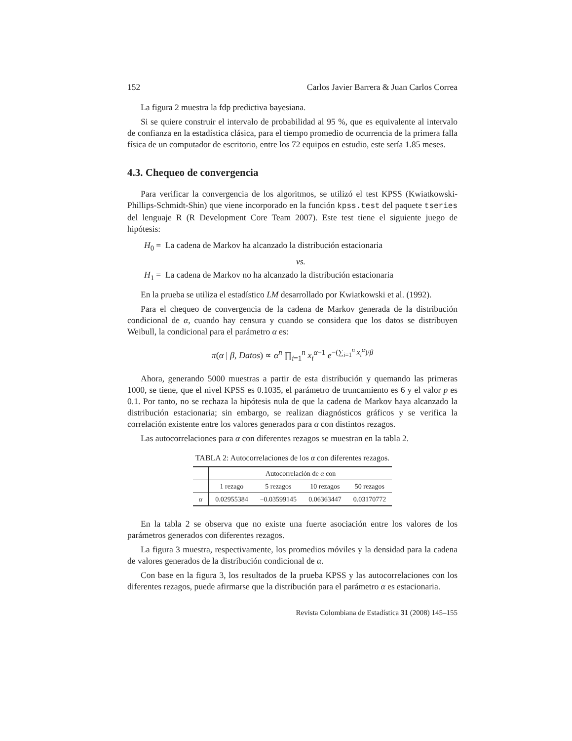152 Carlos Javier Barrera & Juan Carlos Correa
La figura 2 muestra la fdp predictiva bayesiana.
Si se quiere construir el intervalo de probabilidad al 95 %, que es equivalente al intervalo de confianza en la estadística clásica, para el tiempo promedio de ocurrencia de la primera falla física de un computador de escritorio, entre los 72 equipos en estudio, este sería 1.85 meses.
4.3. Chequeo de convergencia
Para verificar la convergencia de los algoritmos, se utilizó el test KPSS (Kwiatkowski-Phillips-Schmidt-Shin) que viene incorporado en la función kpss.test del paquete tseries del lenguaje R (R Development Core Team 2007). Este test tiene el siguiente juego de hipótesis:
H<sub>0</sub> = La cadena de Markov ha alcanzado la distribución estacionaria
vs.
H<sub>1</sub> = La cadena de Markov no ha alcanzado la distribución estacionaria
En la prueba se utiliza el estadístico LM desarrollado por Kwiatkowski et al. (1992).
Para el chequeo de convergencia de la cadena de Markov generada de la distribución condicional de α, cuando hay censura y cuando se considera que los datos se distribuyen Weibull, la condicional para el parámetro α es:
π(α | β, Datos) ∝ α<sup>n</sup> ∏<sub>i=1</sub><sup>n</sup> x<sub>i</sub><sup>α−1</sup> e<sup>−(∑<sub>i=1</sub><sup>n</sup> x<sub>i</sub><sup>α</sup>)/β</sup>
Ahora, generando 5000 muestras a partir de esta distribución y quemando las primeras 1000, se tiene, que el nivel KPSS es 0.1035, el parámetro de truncamiento es 6 y el valor p es 0.1. Por tanto, no se rechaza la hipótesis nula de que la cadena de Markov haya alcanzado la distribución estacionaria; sin embargo, se realizan diagnósticos gráficos y se verifica la correlación existente entre los valores generados para α con distintos rezagos.
Las autocorrelaciones para α con diferentes rezagos se muestran en la tabla 2.
TABLA 2: Autocorrelaciones de los α con diferentes rezagos.
| | Autocorrelación de α con | | | |
| --- | --- | --- | --- | --- |
| | 1 rezago | 5 rezagos | 10 rezagos | 50 rezagos |
| α | 0.02955384 | −0.03599145 | 0.06363447 | 0.03170772 |
En la tabla 2 se observa que no existe una fuerte asociación entre los valores de los parámetros generados con diferentes rezagos.
La figura 3 muestra, respectivamente, los promedios móviles y la densidad para la cadena de valores generados de la distribución condicional de α.
Con base en la figura 3, los resultados de la prueba KPSS y las autocorrelaciones con los diferentes rezagos, puede afirmarse que la distribución para el parámetro α es estacionaria.
Revista Colombiana de Estadística 31 (2008) 145–155